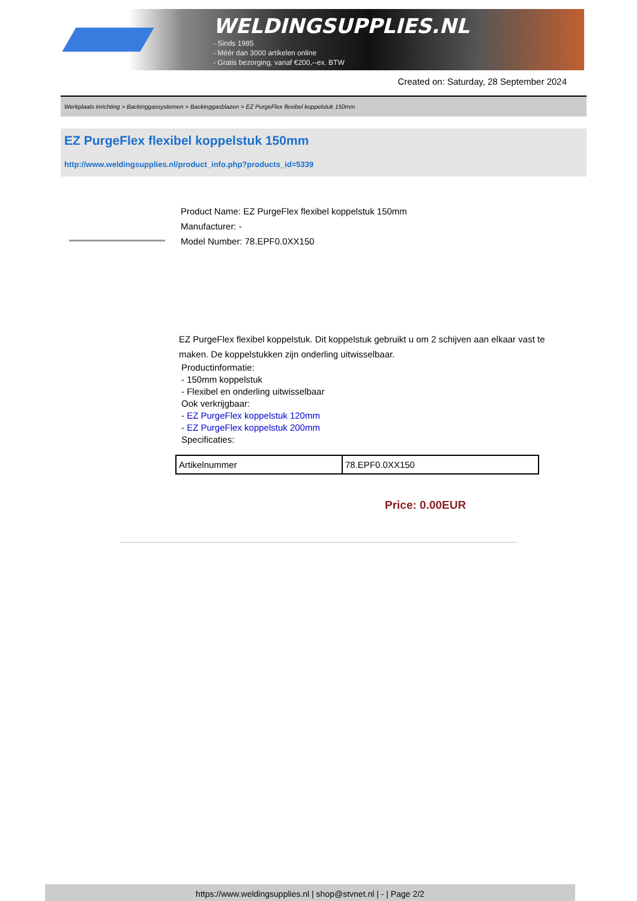WELDINGSUPPLIES.NL
- Sinds 1985
- Méér dan 3000 artikelen online
- Gratis bezorging, vanaf €200,--ex. BTW
Created on: Saturday, 28 September 2024
Werkplaats inrichting > Backinggassystemen > Backinggasblazen > EZ PurgeFlex flexibel koppelstuk 150mm
EZ PurgeFlex flexibel koppelstuk 150mm
http://www.weldingsupplies.nl/product_info.php?products_id=5339
Product Name: EZ PurgeFlex flexibel koppelstuk 150mm
Manufacturer: -
Model Number: 78.EPF0.0XX150
EZ PurgeFlex flexibel koppelstuk. Dit koppelstuk gebruikt u om 2 schijven aan elkaar vast te maken. De koppelstukken zijn onderling uitwisselbaar.
Productinformatie:
- 150mm koppelstuk
- Flexibel en onderling uitwisselbaar
Ook verkrijgbaar:
- EZ PurgeFlex koppelstuk 120mm
- EZ PurgeFlex koppelstuk 200mm
Specificaties:
| Artikelnummer | 78.EPF0.0XX150 |
Price: 0.00EUR
https://www.weldingsupplies.nl | shop@stvnet.nl | - | Page 2/2